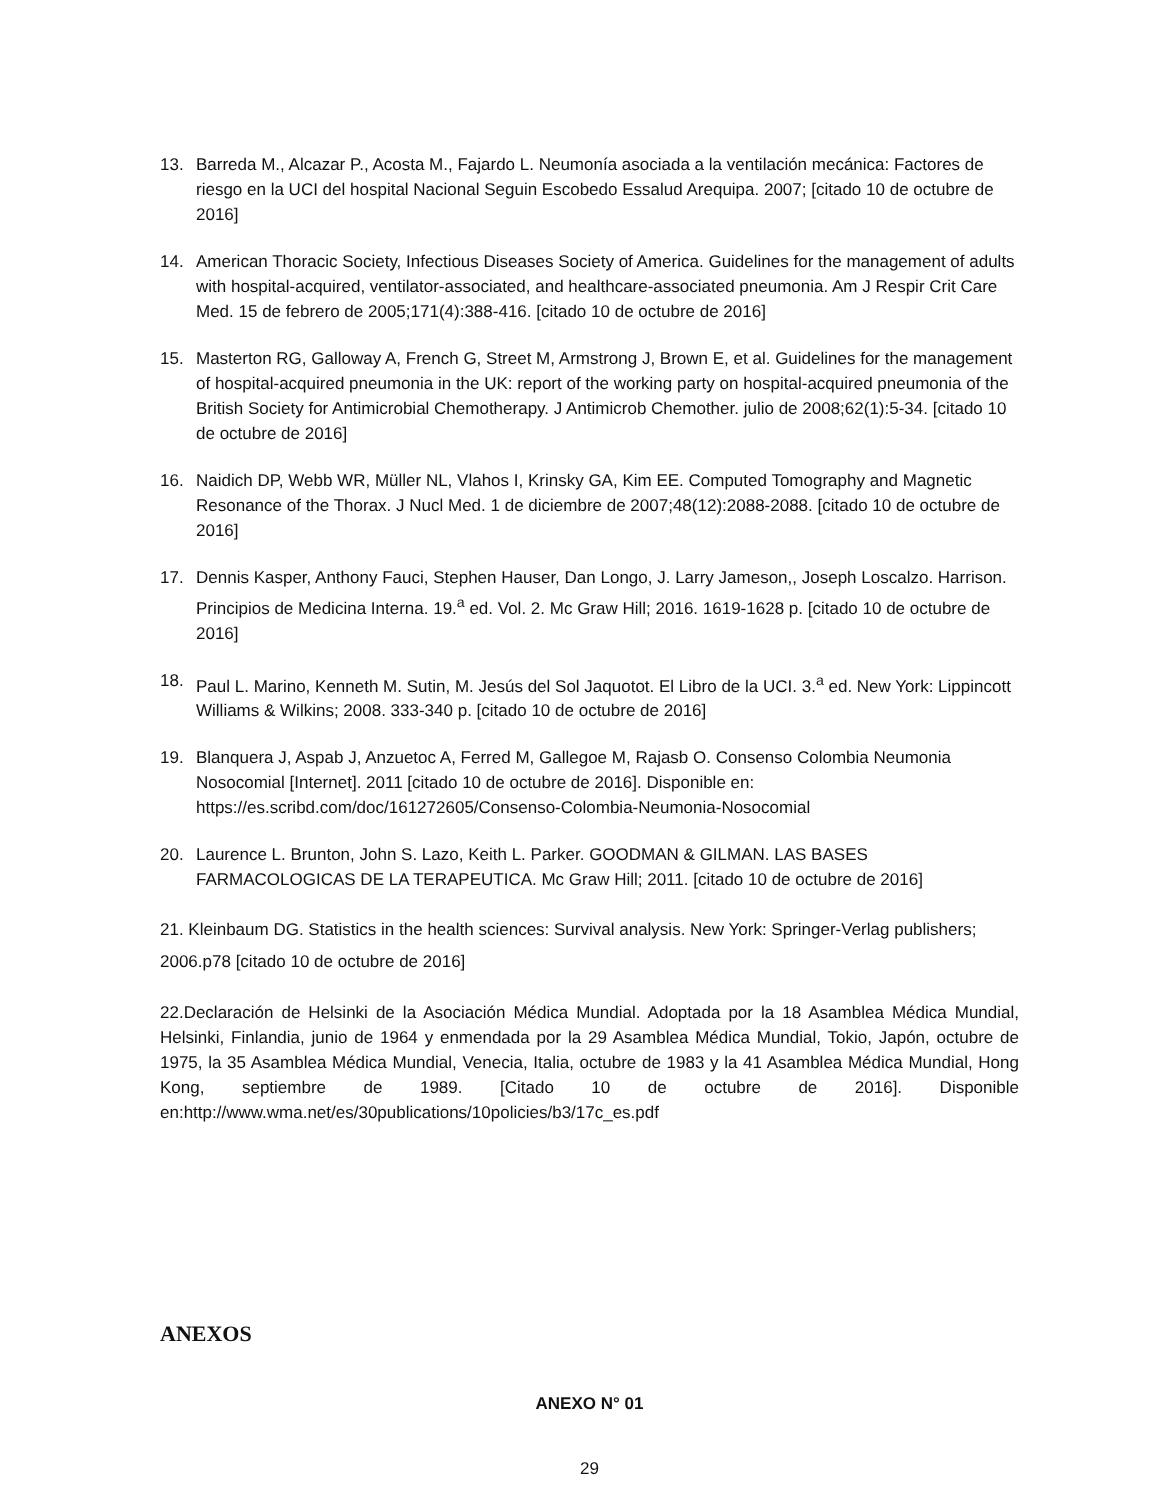13. Barreda M., Alcazar P., Acosta M., Fajardo L. Neumonía asociada a la ventilación mecánica: Factores de riesgo en la UCI del hospital Nacional Seguin Escobedo Essalud Arequipa. 2007; [citado 10 de octubre de 2016]
14. American Thoracic Society, Infectious Diseases Society of America. Guidelines for the management of adults with hospital-acquired, ventilator-associated, and healthcare-associated pneumonia. Am J Respir Crit Care Med. 15 de febrero de 2005;171(4):388-416. [citado 10 de octubre de 2016]
15. Masterton RG, Galloway A, French G, Street M, Armstrong J, Brown E, et al. Guidelines for the management of hospital-acquired pneumonia in the UK: report of the working party on hospital-acquired pneumonia of the British Society for Antimicrobial Chemotherapy. J Antimicrob Chemother. julio de 2008;62(1):5-34. [citado 10 de octubre de 2016]
16. Naidich DP, Webb WR, Müller NL, Vlahos I, Krinsky GA, Kim EE. Computed Tomography and Magnetic Resonance of the Thorax. J Nucl Med. 1 de diciembre de 2007;48(12):2088-2088. [citado 10 de octubre de 2016]
17. Dennis Kasper, Anthony Fauci, Stephen Hauser, Dan Longo, J. Larry Jameson,, Joseph Loscalzo. Harrison. Principios de Medicina Interna. 19.<sup>a</sup> ed. Vol. 2. Mc Graw Hill; 2016. 1619-1628 p. [citado 10 de octubre de 2016]
18. Paul L. Marino, Kenneth M. Sutin, M. Jesús del Sol Jaquotot. El Libro de la UCI. 3.<sup>a</sup> ed. New York: Lippincott Williams & Wilkins; 2008. 333-340 p. [citado 10 de octubre de 2016]
19. Blanquera J, Aspab J, Anzuetoc A, Ferred M, Gallegoe M, Rajasb O. Consenso Colombia Neumonia Nosocomial [Internet]. 2011 [citado 10 de octubre de 2016]. Disponible en: https://es.scribd.com/doc/161272605/Consenso-Colombia-Neumonia-Nosocomial
20. Laurence L. Brunton, John S. Lazo, Keith L. Parker. GOODMAN & GILMAN. LAS BASES FARMACOLOGICAS DE LA TERAPEUTICA. Mc Graw Hill; 2011. [citado 10 de octubre de 2016]
21. Kleinbaum DG. Statistics in the health sciences: Survival analysis. New York: Springer-Verlag publishers; 2006.p78 [citado 10 de octubre de 2016]
22.Declaración de Helsinki de la Asociación Médica Mundial. Adoptada por la 18 Asamblea Médica Mundial, Helsinki, Finlandia, junio de 1964 y enmendada por la 29 Asamblea Médica Mundial, Tokio, Japón, octubre de 1975, la 35 Asamblea Médica Mundial, Venecia, Italia, octubre de 1983 y la 41 Asamblea Médica Mundial, Hong Kong, septiembre de 1989. [Citado 10 de octubre de 2016]. Disponible en:http://www.wma.net/es/30publications/10policies/b3/17c_es.pdf
ANEXOS
ANEXO N° 01
29